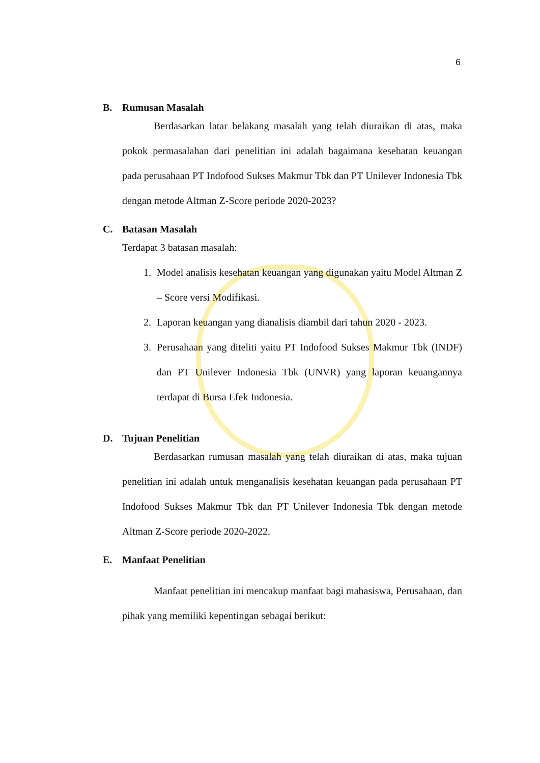6
B. Rumusan Masalah
Berdasarkan latar belakang masalah yang telah diuraikan di atas, maka pokok permasalahan dari penelitian ini adalah bagaimana kesehatan keuangan pada perusahaan PT Indofood Sukses Makmur Tbk dan PT Unilever Indonesia Tbk dengan metode Altman Z-Score periode 2020-2023?
C. Batasan Masalah
Terdapat 3 batasan masalah:
1. Model analisis kesehatan keuangan yang digunakan yaitu Model Altman Z – Score versi Modifikasi.
2. Laporan keuangan yang dianalisis diambil dari tahun 2020 - 2023.
3. Perusahaan yang diteliti yaitu PT Indofood Sukses Makmur Tbk (INDF) dan PT Unilever Indonesia Tbk (UNVR) yang laporan keuangannya terdapat di Bursa Efek Indonesia.
D. Tujuan Penelitian
Berdasarkan rumusan masalah yang telah diuraikan di atas, maka tujuan penelitian ini adalah untuk menganalisis kesehatan keuangan pada perusahaan PT Indofood Sukses Makmur Tbk dan PT Unilever Indonesia Tbk dengan metode Altman Z-Score periode 2020-2022.
E. Manfaat Penelitian
Manfaat penelitian ini mencakup manfaat bagi mahasiswa, Perusahaan, dan pihak yang memiliki kepentingan sebagai berikut: